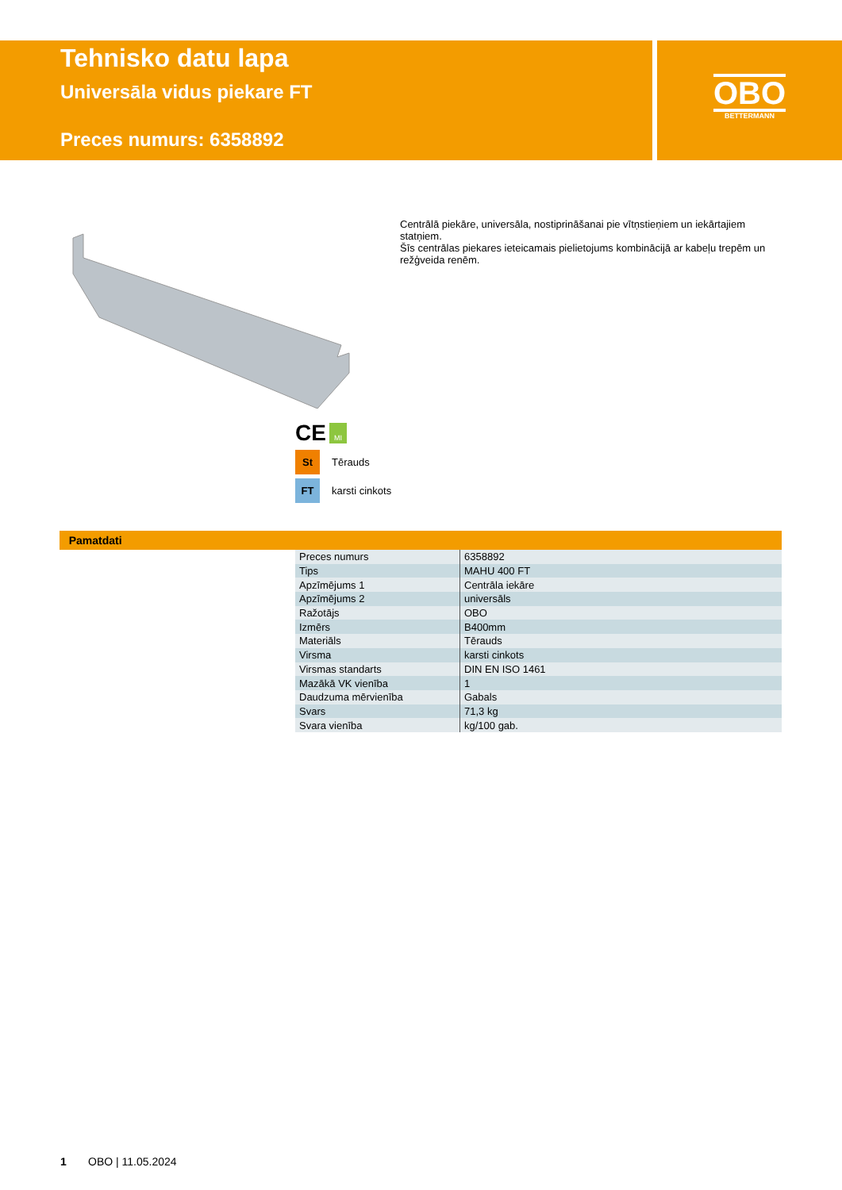Tehnisko datu lapa
Universāla vidus piekare FT
Preces numurs: 6358892
OBO
BETTERMANN
Centrālā piekāre, universāla, nostiprināšanai pie vītņstieņiem un iekārtajiem statņiem.
Šīs centrālas piekares ieteicamais pielietojums kombinācijā ar kabeļu trepēm un režģveida renēm.
CE MI
St
Tērauds
FT
karsti cinkots
Pamatdati
| Preces numurs | 6358892 |
| Tips | MAHU 400 FT |
| Apzīmējums 1 | Centrāla iekāre |
| Apzīmējums 2 | universāls |
| Ražotājs | OBO |
| Izmērs | B400mm |
| Materiāls | Tērauds |
| Virsma | karsti cinkots |
| Virsmas standarts | DIN EN ISO 1461 |
| Mazākā VK vienība | 1 |
| Daudzuma mērvienība | Gabals |
| Svars | 71,3 kg |
| Svara vienība | kg/100 gab. |
1 OBO | 11.05.2024